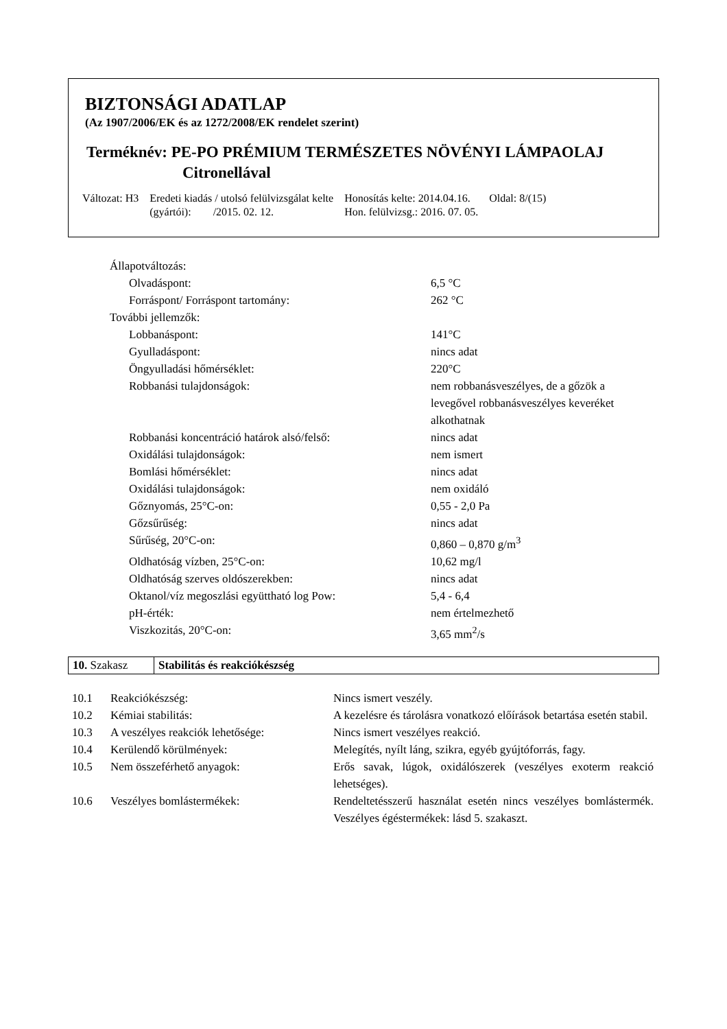BIZTONSÁGI ADATLAP
(Az 1907/2006/EK és az 1272/2008/EK rendelet szerint)
Terméknév: PE-PO PRÉMIUM TERMÉSZETES NÖVÉNYI LÁMPAOLAJ
Citronellával
| Változat: H3 | Eredeti kiadás / utolsó felülvizsgálat kelte (gyártói): /2015. 02. 12. | Honosítás kelte: 2014.04.16. Hon. felülvizsg.: 2016. 07. 05. | Oldal: 8/(15) |
| Állapotváltozás: | |
| Olvadáspont: | 6,5 °C |
| Forráspont/ Forráspont tartomány: | 262 °C |
| További jellemzők: | |
| Lobbanáspont: | 141°C |
| Gyulladáspont: | nincs adat |
| Öngyulladási hőmérséklet: | 220°C |
| Robbanási tulajdonságok: | nem robbanásveszélyes, de a gőzök a levegővel robbanásveszélyes keveréket alkothatnak |
| Robbanási koncentráció határok alsó/felső: | nincs adat |
| Oxidálási tulajdonságok: | nem ismert |
| Bomlási hőmérséklet: | nincs adat |
| Oxidálási tulajdonságok: | nem oxidáló |
| Gőznyomás, 25°C-on: | 0,55 - 2,0 Pa |
| Gőzsűrűség: | nincs adat |
| Sűrűség, 20°C-on: | 0,860 – 0,870 g/m<sup>3</sup> |
| Oldhatóság vízben, 25°C-on: | 10,62 mg/l |
| Oldhatóság szerves oldószerekben: | nincs adat |
| Oktanol/víz megoszlási együttható log Pow: | 5,4 - 6,4 |
| pH-érték: | nem értelmezhető |
| Viszkozitás, 20°C-on: | 3,65 mm<sup>2</sup>/s |
| 10. Szakasz | Stabilitás és reakciókészség |
| 10.1 | Reakciókészség: | Nincs ismert veszély. |
| 10.2 | Kémiai stabilitás: | A kezelésre és tárolásra vonatkozó előírások betartása esetén stabil. |
| 10.3 | A veszélyes reakciók lehetősége: | Nincs ismert veszélyes reakció. |
| 10.4 | Kerülendő körülmények: | Melegítés, nyílt láng, szikra, egyéb gyújtóforrás, fagy. |
| 10.5 | Nem összeférhető anyagok: | Erős savak, lúgok, oxidálószerek (veszélyes exoterm reakció lehetséges). |
| 10.6 | Veszélyes bomlástermékek: | Rendeltetésszerű használat esetén nincs veszélyes bomlástermék. Veszélyes égéstermékek: lásd 5. szakaszt. |